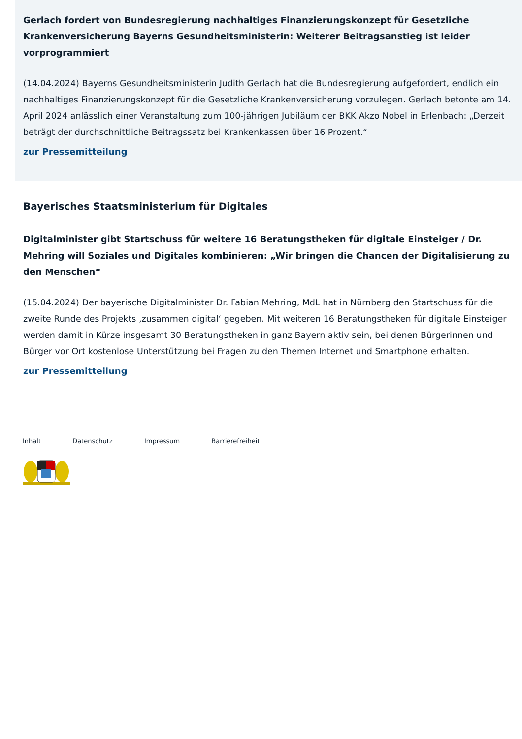Gerlach fordert von Bundesregierung nachhaltiges Finanzierungskonzept für Gesetzliche Krankenversicherung Bayerns Gesundheitsministerin: Weiterer Beitragsanstieg ist leider vorprogrammiert
(14.04.2024) Bayerns Gesundheitsministerin Judith Gerlach hat die Bundesregierung aufgefordert, endlich ein nachhaltiges Finanzierungskonzept für die Gesetzliche Krankenversicherung vorzulegen. Gerlach betonte am 14. April 2024 anlässlich einer Veranstaltung zum 100-jährigen Jubiläum der BKK Akzo Nobel in Erlenbach: „Derzeit beträgt der durchschnittliche Beitragssatz bei Krankenkassen über 16 Prozent.“
zur Pressemitteilung
Bayerisches Staatsministerium für Digitales
Digitalminister gibt Startschuss für weitere 16 Beratungstheken für digitale Einsteiger / Dr. Mehring will Soziales und Digitales kombinieren: „Wir bringen die Chancen der Digitalisierung zu den Menschen“
(15.04.2024) Der bayerische Digitalminister Dr. Fabian Mehring, MdL hat in Nürnberg den Startschuss für die zweite Runde des Projekts ‚zusammen digital‘ gegeben. Mit weiteren 16 Beratungstheken für digitale Einsteiger werden damit in Kürze insgesamt 30 Beratungstheken in ganz Bayern aktiv sein, bei denen Bürgerinnen und Bürger vor Ort kostenlose Unterstützung bei Fragen zu den Themen Internet und Smartphone erhalten.
zur Pressemitteilung
Inhalt Datenschutz Impressum Barrierefreiheit